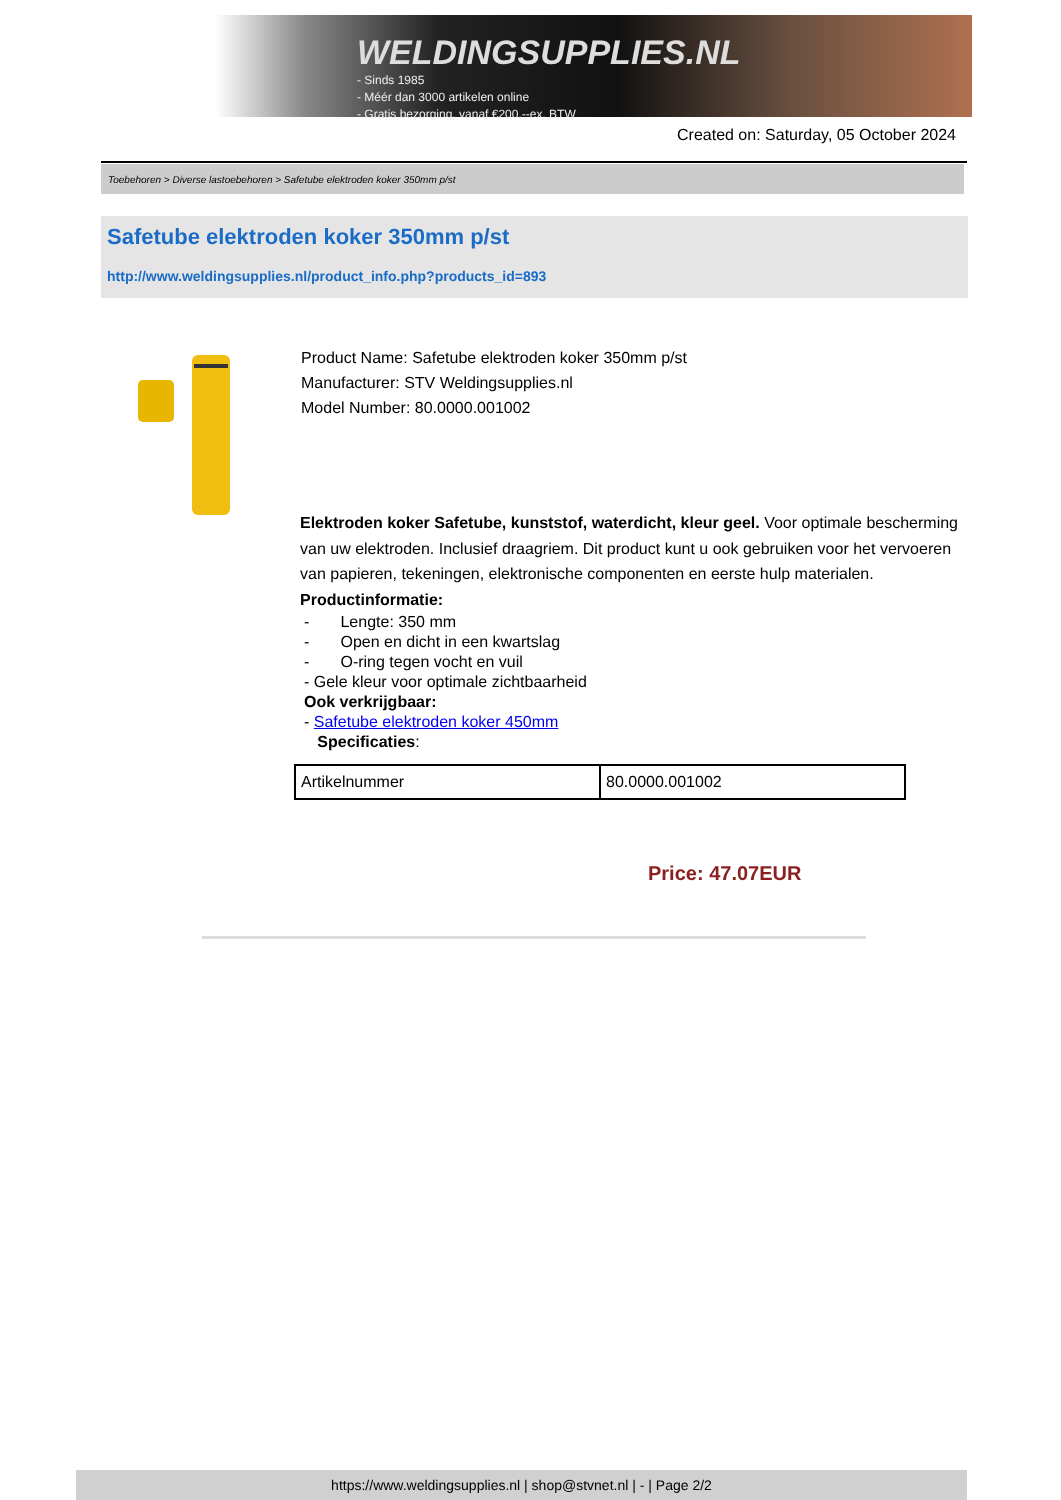WELDINGSUPPLIES.NL
- Sinds 1985
- Méér dan 3000 artikelen online
- Gratis bezorging, vanaf €200,--ex. BTW
Created on: Saturday, 05 October 2024
Toebehoren > Diverse lastoebehoren > Safetube elektroden koker 350mm p/st
Safetube elektroden koker 350mm p/st
http://www.weldingsupplies.nl/product_info.php?products_id=893
Product Name: Safetube elektroden koker 350mm p/st
Manufacturer: STV Weldingsupplies.nl
Model Number: 80.0000.001002
Elektroden koker Safetube, kunststof, waterdicht, kleur geel. Voor optimale bescherming van uw elektroden. Inclusief draagriem. Dit product kunt u ook gebruiken voor het vervoeren van papieren, tekeningen, elektronische componenten en eerste hulp materialen. Productinformatie:
- Lengte: 350 mm
- Open en dicht in een kwartslag
- O-ring tegen vocht en vuil
- Gele kleur voor optimale zichtbaarheid
Ook verkrijgbaar:
- Safetube elektroden koker 450mm
Specificaties:
| Artikelnummer | 80.0000.001002 |
Price: 47.07EUR
https://www.weldingsupplies.nl | shop@stvnet.nl | - | Page 2/2